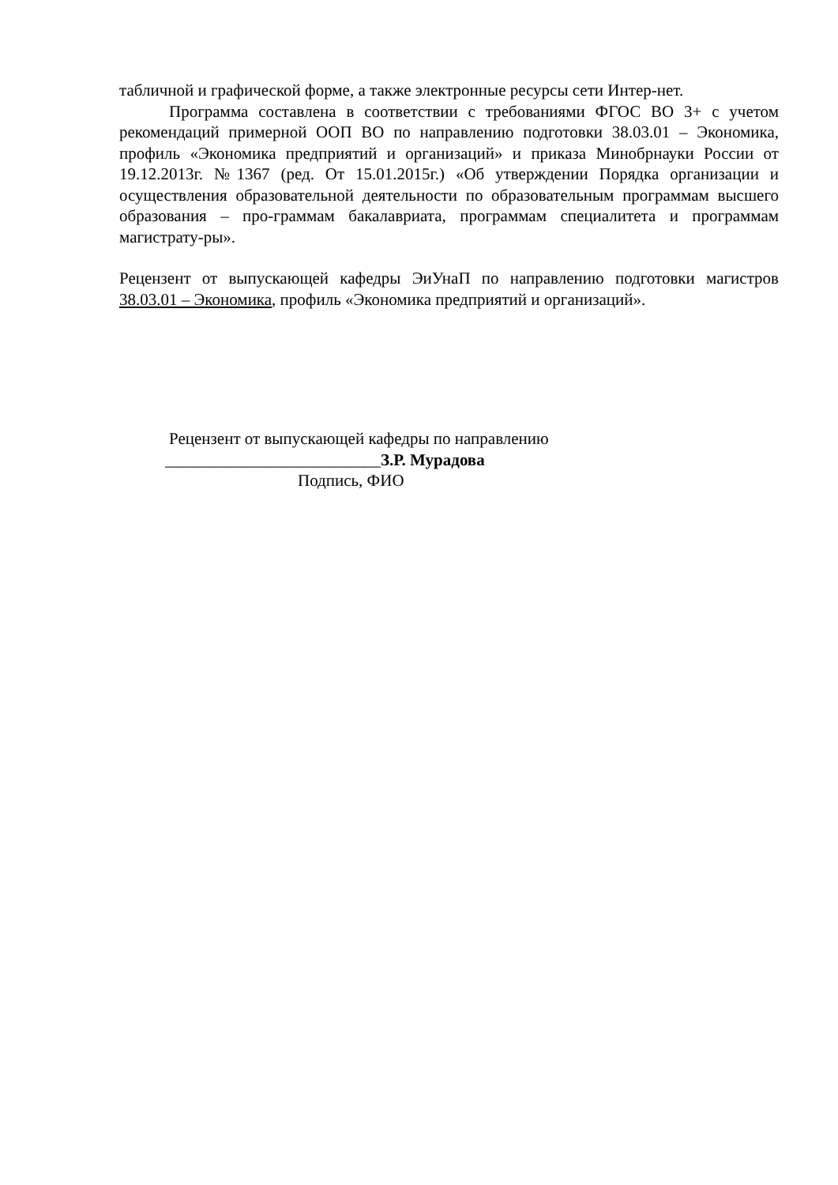табличной и графической форме, а также электронные ресурсы сети Интер-нет.
Программа составлена в соответствии с требованиями ФГОС ВО 3+ с учетом рекомендаций примерной ООП ВО по направлению подготовки 38.03.01 – Экономика, профиль «Экономика предприятий и организаций» и приказа Минобрнауки России от 19.12.2013г. №1367 (ред. От 15.01.2015г.) «Об утверждении Порядка организации и осуществления образовательной деятельности по образовательным программам высшего образования – про-граммам бакалавриата, программам специалитета и программам магистрату-ры».
Рецензент от выпускающей кафедры ЭиУнаП по направлению подготовки магистров 38.03.01 – Экономика, профиль «Экономика предприятий и организаций».
Рецензент от выпускающей кафедры по направлению
__________________________З.Р. Мурадова
Подпись, ФИО